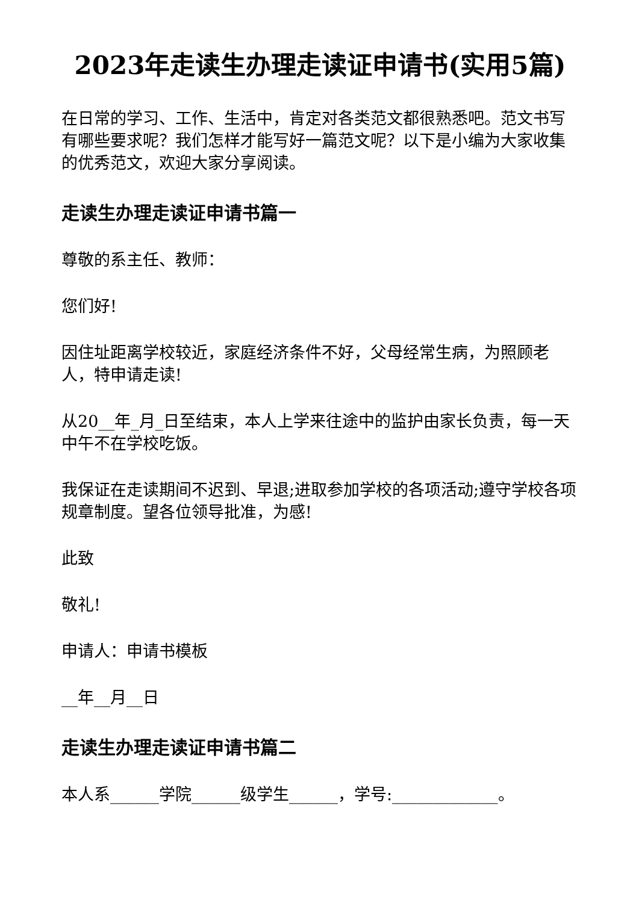2023年走读生办理走读证申请书(实用5篇)
在日常的学习、工作、生活中，肯定对各类范文都很熟悉吧。范文书写有哪些要求呢？我们怎样才能写好一篇范文呢？以下是小编为大家收集的优秀范文，欢迎大家分享阅读。
走读生办理走读证申请书篇一
尊敬的系主任、教师：
您们好!
因住址距离学校较近，家庭经济条件不好，父母经常生病，为照顾老人，特申请走读!
从20__年_月_日至结束，本人上学来往途中的监护由家长负责，每一天中午不在学校吃饭。
我保证在走读期间不迟到、早退;进取参加学校的各项活动;遵守学校各项规章制度。望各位领导批准，为感!
此致
敬礼!
申请人：申请书模板
__年__月__日
走读生办理走读证申请书篇二
本人系______学院______级学生______，学号:_____________。